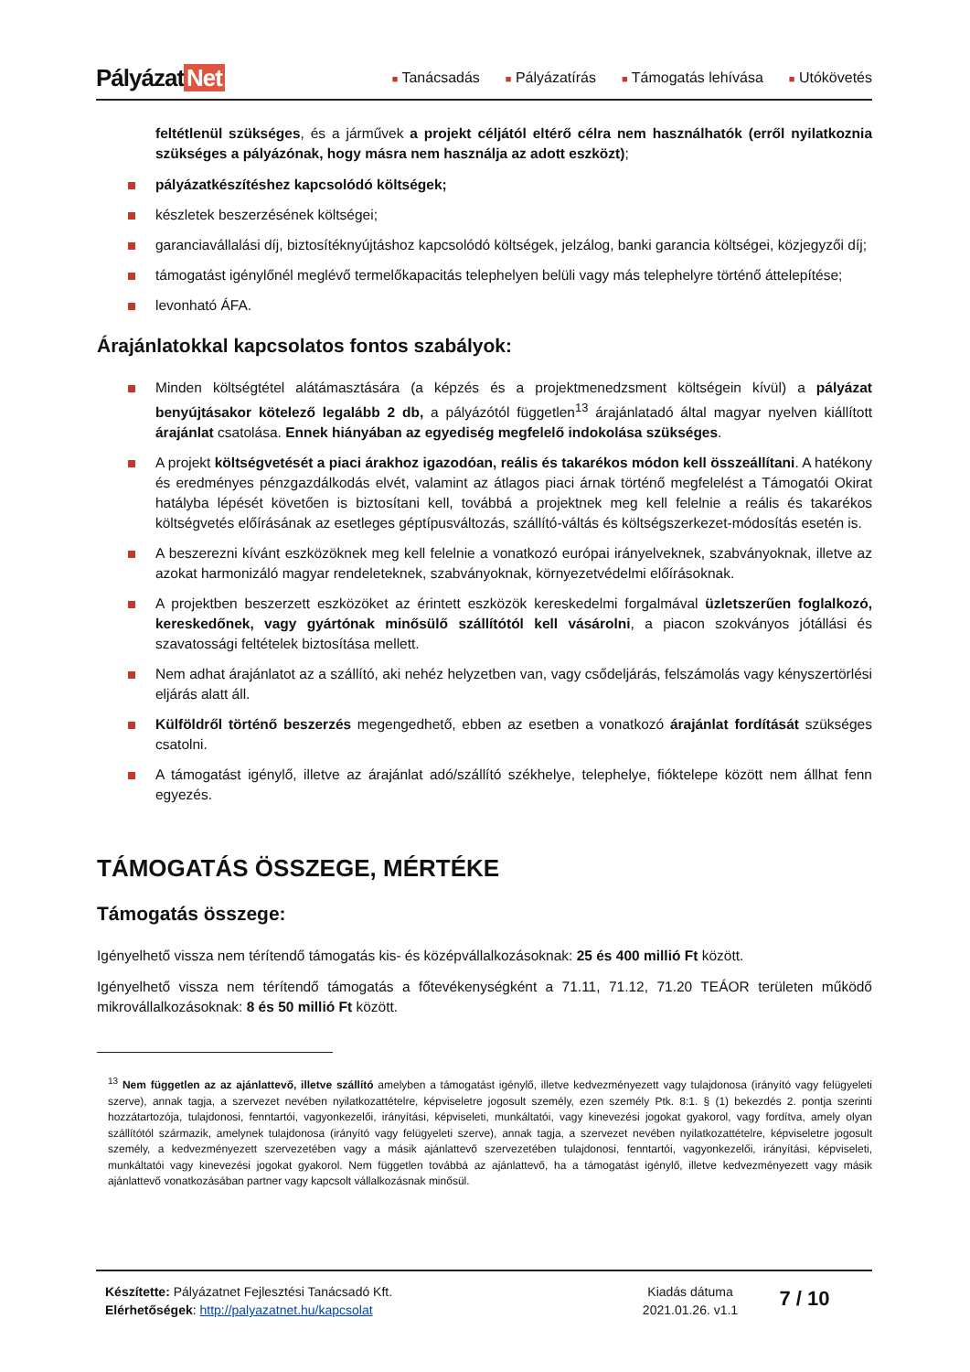Pályázat Net
■ Tanácsadás
■ Pályázatírás
■ Támogatás lehívása
■ Utókövetés
feltétlenül szükséges, és a járművek a projekt céljától eltérő célra nem használhatók (erről nyilatkoznia szükséges a pályázónak, hogy másra nem használja az adott eszközt);
pályázatkészítéshez kapcsolódó költségek;
készletek beszerzésének költségei;
garanciavállalási díj, biztosítéknyújtáshoz kapcsolódó költségek, jelzálog, banki garancia költségei, közjegyzői díj;
támogatást igénylőnél meglévő termelőkapacitás telephelyen belüli vagy más telephelyre történő áttelepítése;
levonható ÁFA.
Árajánlatokkal kapcsolatos fontos szabályok:
Minden költségtétel alátámasztására (a képzés és a projektmenedzsment költségein kívül) a pályázat benyújtásakor kötelező legalább 2 db, a pályázótól független<sup>13</sup> árajánlatadó által magyar nyelven kiállított árajánlat csatolása. Ennek hiányában az egyediség megfelelő indokolása szükséges.
A projekt költségvetését a piaci árakhoz igazodóan, reális és takarékos módon kell összeállítani. A hatékony és eredményes pénzgazdálkodás elvét, valamint az átlagos piaci árnak történő megfelelést a Támogatói Okirat hatályba lépését követően is biztosítani kell, továbbá a projektnek meg kell felelnie a reális és takarékos költségvetés előírásának az esetleges géptípusváltozás, szállító-váltás és költségszerkezet-módosítás esetén is.
A beszerezni kívánt eszközöknek meg kell felelnie a vonatkozó európai irányelveknek, szabványoknak, illetve az azokat harmonizáló magyar rendeleteknek, szabványoknak, környezetvédelmi előírásoknak.
A projektben beszerzett eszközöket az érintett eszközök kereskedelmi forgalmával üzletszerűen foglalkozó, kereskedőnek, vagy gyártónak minősülő szállítótól kell vásárolni, a piacon szokványos jótállási és szavatossági feltételek biztosítása mellett.
Nem adhat árajánlatot az a szállító, aki nehéz helyzetben van, vagy csődeljárás, felszámolás vagy kényszertörlési eljárás alatt áll.
Külföldről történő beszerzés megengedhető, ebben az esetben a vonatkozó árajánlat fordítását szükséges csatolni.
A támogatást igénylő, illetve az árajánlat adó/szállító székhelye, telephelye, fióktelepe között nem állhat fenn egyezés.
TÁMOGATÁS ÖSSZEGE, MÉRTÉKE
Támogatás összege:
Igényelhető vissza nem térítendő támogatás kis- és középvállalkozásoknak: 25 és 400 millió Ft között.
Igényelhető vissza nem térítendő támogatás a főtevékenységként a 71.11, 71.12, 71.20 TEÁOR területen működő mikrovállalkozásoknak: 8 és 50 millió Ft között.
<sup>13</sup> Nem független az az ajánlattevő, illetve szállító amelyben a támogatást igénylő, illetve kedvezményezett vagy tulajdonosa (irányító vagy felügyeleti szerve), annak tagja, a szervezet nevében nyilatkozattételre, képviseletre jogosult személy, ezen személy Ptk. 8:1. § (1) bekezdés 2. pontja szerinti hozzátartozója, tulajdonosi, fenntartói, vagyonkezelői, irányítási, képviseleti, munkáltatói, vagy kinevezési jogokat gyakorol, vagy fordítva, amely olyan szállítótól származik, amelynek tulajdonosa (irányító vagy felügyeleti szerve), annak tagja, a szervezet nevében nyilatkozattételre, képviseletre jogosult személy, a kedvezményezett szervezetében vagy a másik ajánlattevő szervezetében tulajdonosi, fenntartói, vagyonkezelői, irányítási, képviseleti, munkáltatói vagy kinevezési jogokat gyakorol. Nem független továbbá az ajánlattevő, ha a támogatást igénylő, illetve kedvezményezett vagy másik ajánlattevő vonatkozásában partner vagy kapcsolt vállalkozásnak minősül.
Készítette: Pályázatnet Fejlesztési Tanácsadó Kft.
Elérhetőségek: http://palyazatnet.hu/kapcsolat
Kiadás dátuma
2021.01.26. v1.1
7 / 10